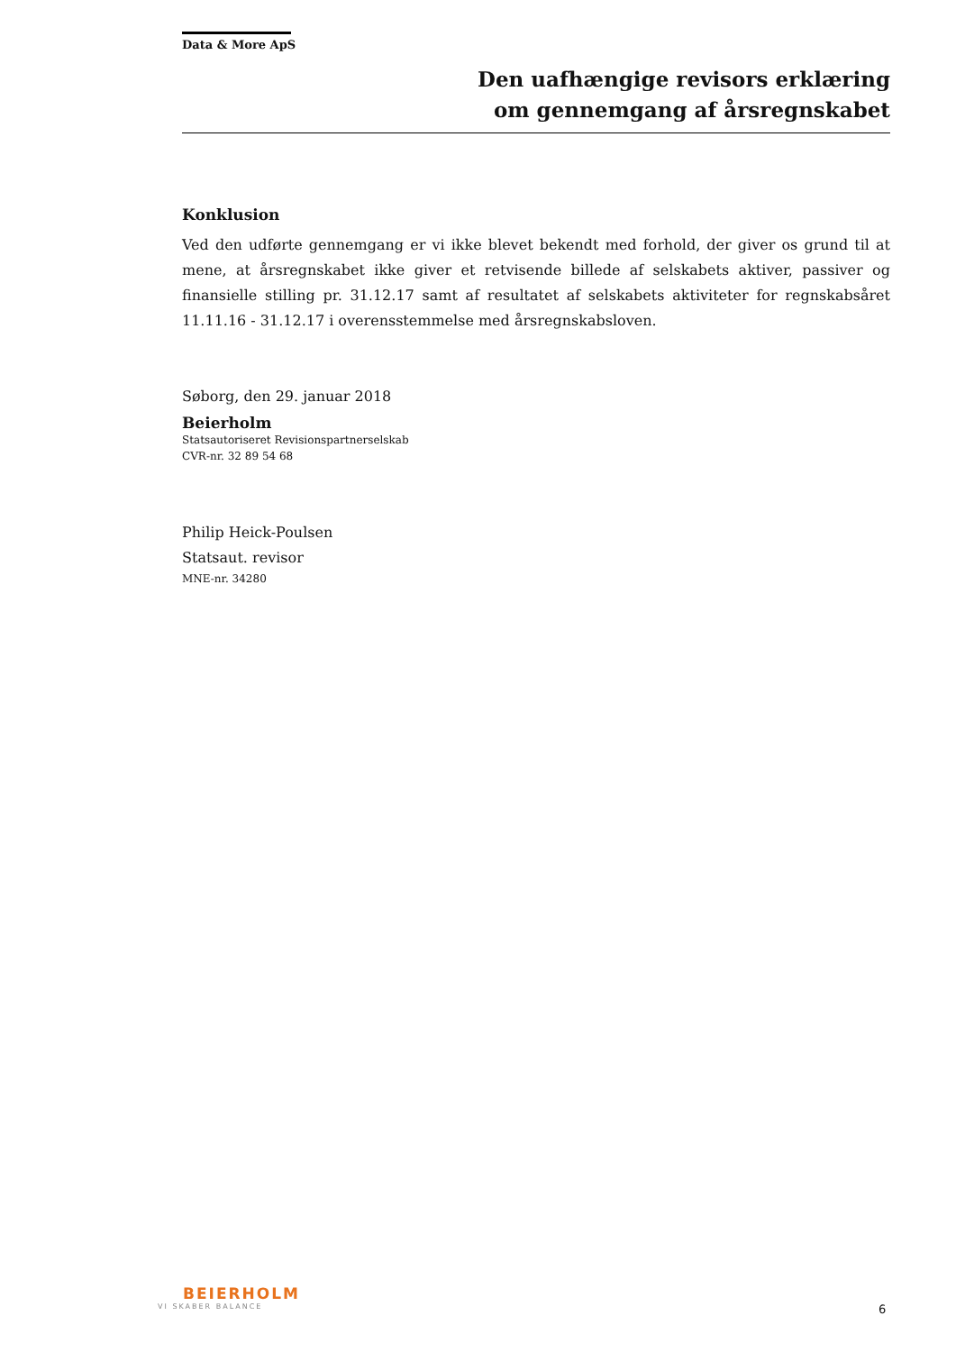Data & More ApS
Den uafhængige revisors erklæring
om gennemgang af årsregnskabet
Konklusion
Ved den udførte gennemgang er vi ikke blevet bekendt med forhold, der giver os grund til at mene, at årsregnskabet ikke giver et retvisende billede af selskabets aktiver, passiver og finansielle stilling pr. 31.12.17 samt af resultatet af selskabets aktiviteter for regnskabsåret 11.11.16 - 31.12.17 i overensstemmelse med årsregnskabsloven.
Søborg, den 29. januar 2018
Beierholm
Statsautoriseret Revisionspartnerselskab
CVR-nr. 32 89 54 68
Philip Heick-Poulsen
Statsaut. revisor
MNE-nr. 34280
BEIERHOLM
VI SKABER BALANCE
6